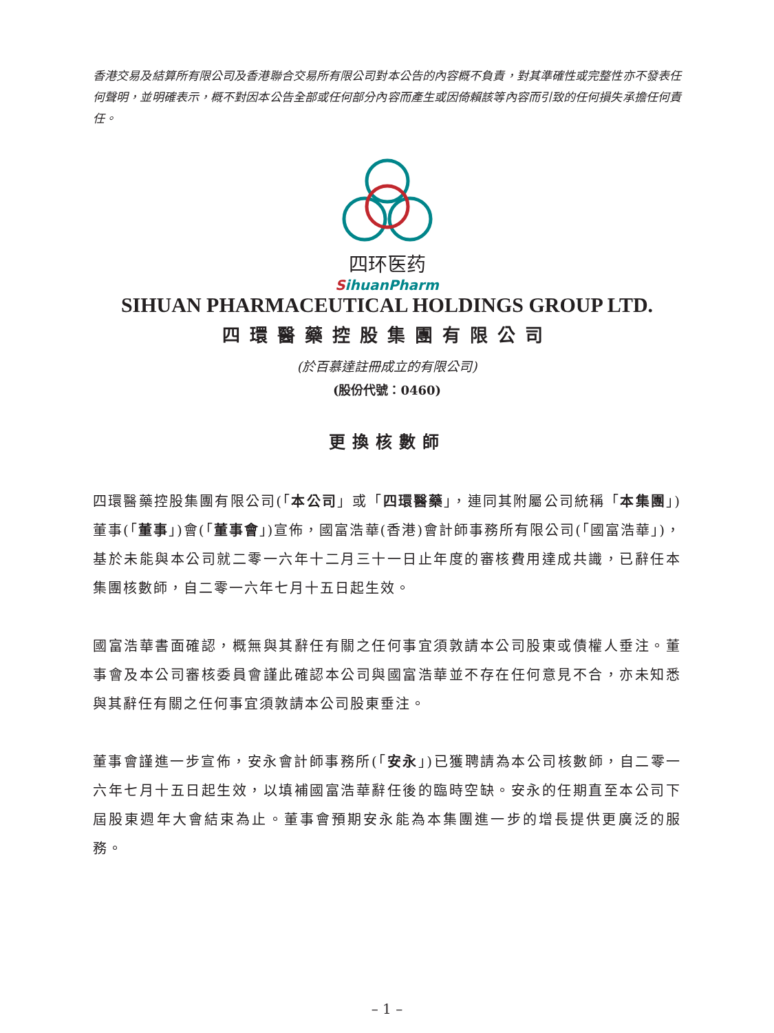香港交易及結算所有限公司及香港聯合交易所有限公司對本公告的內容概不負責，對其準確性或完整性亦不發表任何聲明，並明確表示，概不對因本公告全部或任何部分內容而產生或因倚賴該等內容而引致的任何損失承擔任何責任。
四环医药
SihuanPharm
SIHUAN PHARMACEUTICAL HOLDINGS GROUP LTD.
四環醫藥控股集團有限公司
(於百慕達註冊成立的有限公司)
(股份代號：0460)
更換核數師
四環醫藥控股集團有限公司(「本公司」或「四環醫藥」，連同其附屬公司統稱「本集團」)董事(「董事」)會(「董事會」)宣佈，國富浩華(香港)會計師事務所有限公司(「國富浩華」)，基於未能與本公司就二零一六年十二月三十一日止年度的審核費用達成共識，已辭任本集團核數師，自二零一六年七月十五日起生效。
國富浩華書面確認，概無與其辭任有關之任何事宜須敦請本公司股東或債權人垂注。董事會及本公司審核委員會謹此確認本公司與國富浩華並不存在任何意見不合，亦未知悉與其辭任有關之任何事宜須敦請本公司股東垂注。
董事會謹進一步宣佈，安永會計師事務所(「安永」)已獲聘請為本公司核數師，自二零一六年七月十五日起生效，以填補國富浩華辭任後的臨時空缺。安永的任期直至本公司下屆股東週年大會結束為止。董事會預期安永能為本集團進一步的增長提供更廣泛的服務。
– 1 –